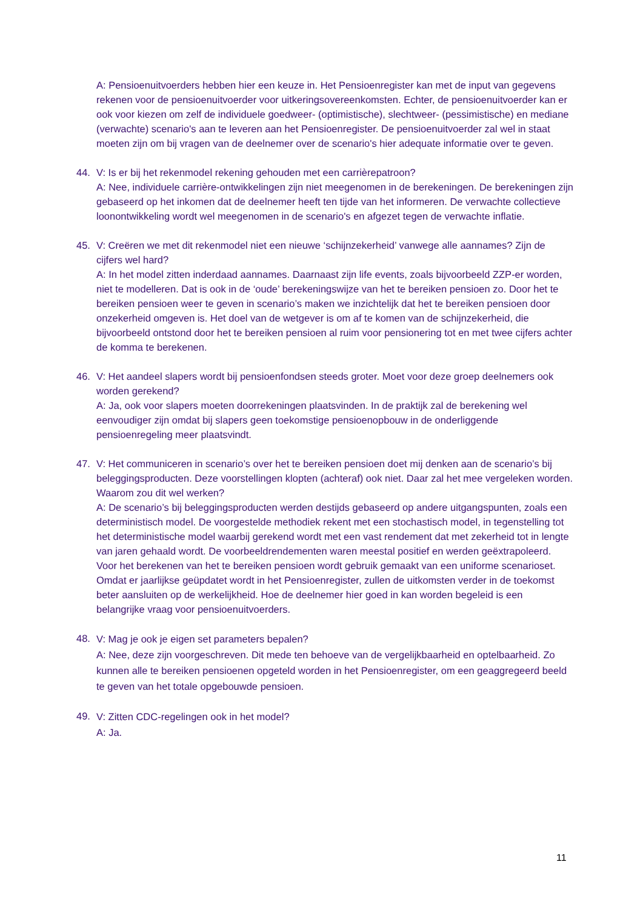A: Pensioenuitvoerders hebben hier een keuze in. Het Pensioenregister kan met de input van gegevens rekenen voor de pensioenuitvoerder voor uitkeringsovereenkomsten. Echter, de pensioenuitvoerder kan er ook voor kiezen om zelf de individuele goedweer- (optimistische), slechtweer- (pessimistische) en mediane (verwachte) scenario's aan te leveren aan het Pensioenregister. De pensioenuitvoerder zal wel in staat moeten zijn om bij vragen van de deelnemer over de scenario's hier adequate informatie over te geven.
44. V: Is er bij het rekenmodel rekening gehouden met een carrièrepatroon?
A: Nee, individuele carrière-ontwikkelingen zijn niet meegenomen in de berekeningen. De berekeningen zijn gebaseerd op het inkomen dat de deelnemer heeft ten tijde van het informeren. De verwachte collectieve loonontwikkeling wordt wel meegenomen in de scenario's en afgezet tegen de verwachte inflatie.
45. V: Creëren we met dit rekenmodel niet een nieuwe ‘schijnzekerheid’ vanwege alle aannames? Zijn de cijfers wel hard?
A: In het model zitten inderdaad aannames. Daarnaast zijn life events, zoals bijvoorbeeld ZZP-er worden, niet te modelleren. Dat is ook in de ‘oude’ berekeningswijze van het te bereiken pensioen zo. Door het te bereiken pensioen weer te geven in scenario’s maken we inzichtelijk dat het te bereiken pensioen door onzekerheid omgeven is. Het doel van de wetgever is om af te komen van de schijnzekerheid, die bijvoorbeeld ontstond door het te bereiken pensioen al ruim voor pensionering tot en met twee cijfers achter de komma te berekenen.
46. V: Het aandeel slapers wordt bij pensioenfondsen steeds groter. Moet voor deze groep deelnemers ook worden gerekend?
A: Ja, ook voor slapers moeten doorrekeningen plaatsvinden. In de praktijk zal de berekening wel eenvoudiger zijn omdat bij slapers geen toekomstige pensioenopbouw in de onderliggende pensioenregeling meer plaatsvindt.
47. V: Het communiceren in scenario’s over het te bereiken pensioen doet mij denken aan de scenario’s bij beleggingsproducten. Deze voorstellingen klopten (achteraf) ook niet. Daar zal het mee vergeleken worden. Waarom zou dit wel werken?
A: De scenario’s bij beleggingsproducten werden destijds gebaseerd op andere uitgangspunten, zoals een deterministisch model. De voorgestelde methodiek rekent met een stochastisch model, in tegenstelling tot het deterministische model waarbij gerekend wordt met een vast rendement dat met zekerheid tot in lengte van jaren gehaald wordt. De voorbeeldrendementen waren meestal positief en werden geëxtrapoleerd. Voor het berekenen van het te bereiken pensioen wordt gebruik gemaakt van een uniforme scenarioset. Omdat er jaarlijkse geüpdatet wordt in het Pensioenregister, zullen de uitkomsten verder in de toekomst beter aansluiten op de werkelijkheid. Hoe de deelnemer hier goed in kan worden begeleid is een belangrijke vraag voor pensioenuitvoerders.
48.
V: Mag je ook je eigen set parameters bepalen?
A: Nee, deze zijn voorgeschreven. Dit mede ten behoeve van de vergelijkbaarheid en optelbaarheid. Zo kunnen alle te bereiken pensioenen opgeteld worden in het Pensioenregister, om een geaggregeerd beeld te geven van het totale opgebouwde pensioen.
49.
V: Zitten CDC-regelingen ook in het model?
A: Ja.
11